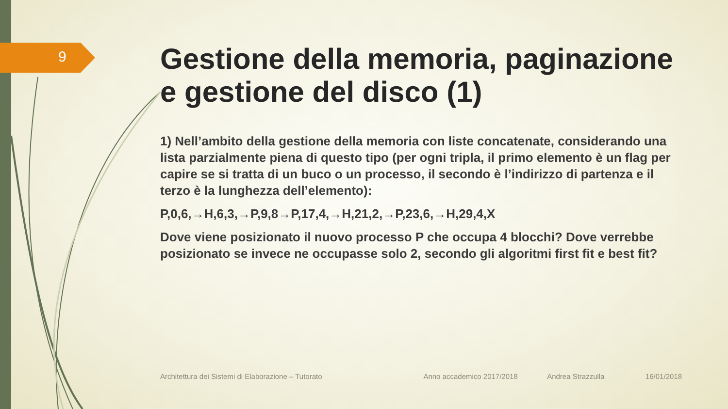9
Gestione della memoria, paginazione e gestione del disco (1)
1) Nell’ambito della gestione della memoria con liste concatenate, considerando una lista parzialmente piena di questo tipo (per ogni tripla, il primo elemento è un flag per capire se si tratta di un buco o un processo, il secondo è l’indirizzo di partenza e il terzo è la lunghezza dell’elemento):
P,0,6,→H,6,3,→P,9,8→P,17,4,→H,21,2,→P,23,6,→H,29,4,X
Dove viene posizionato il nuovo processo P che occupa 4 blocchi? Dove verrebbe posizionato se invece ne occupasse solo 2, secondo gli algoritmi first fit e best fit?
Architettura dei Sistemi di Elaborazione – Tutorato Anno accademico 2017/2018 Andrea Strazzulla 16/01/2018